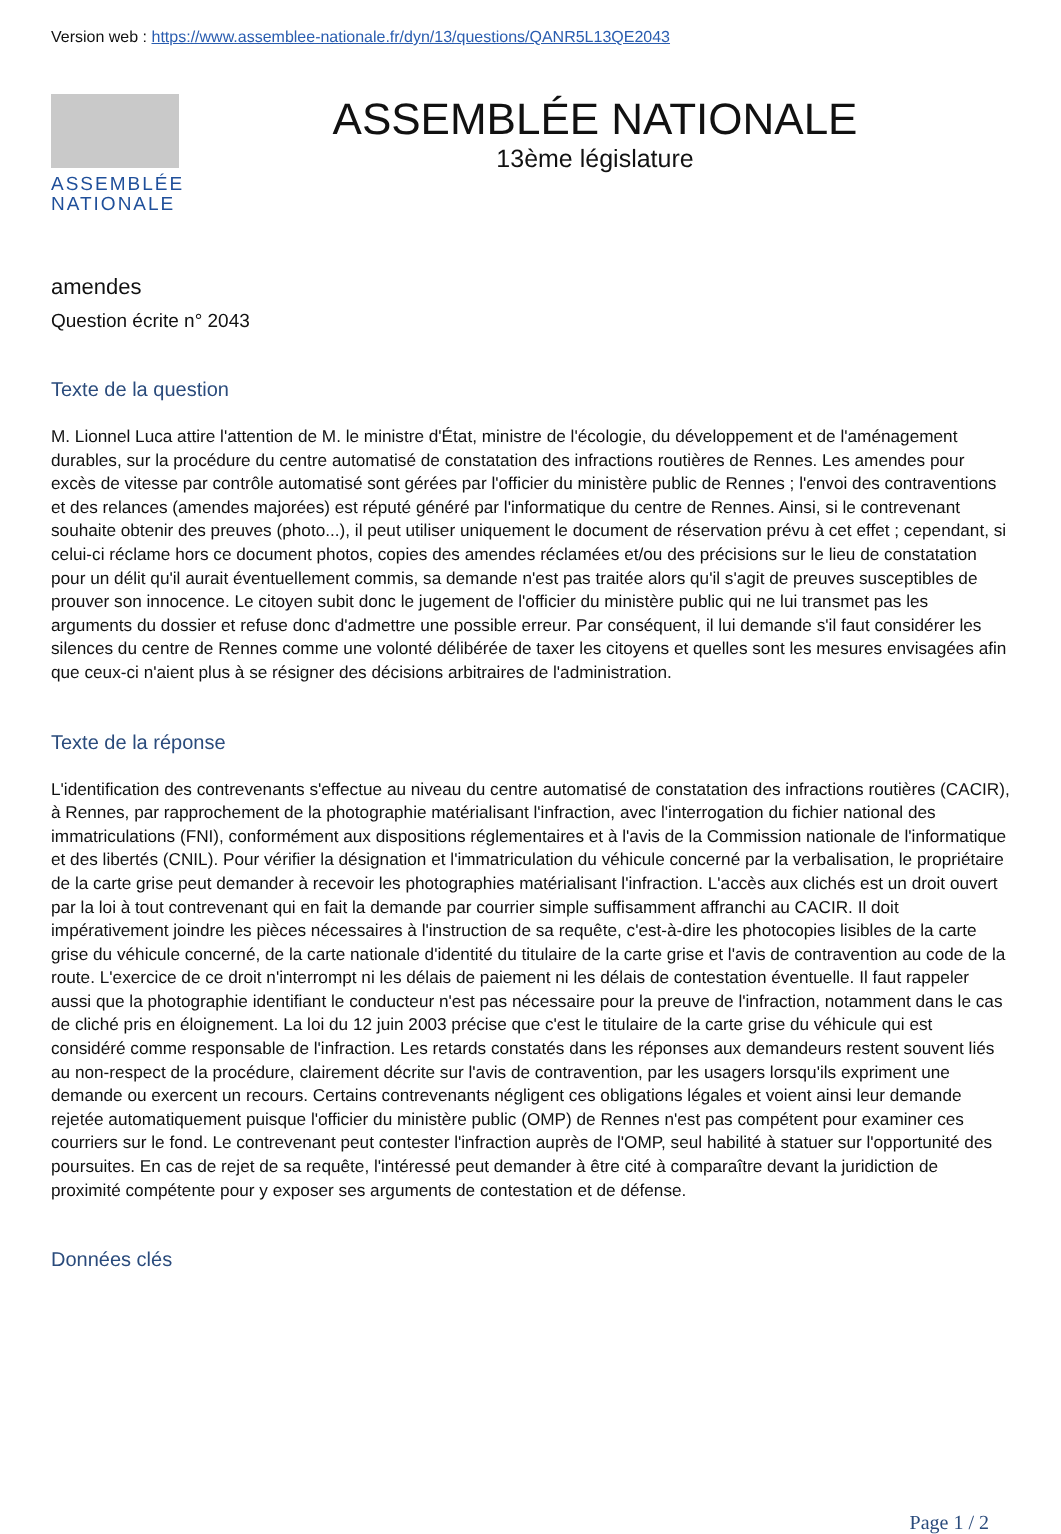Version web : https://www.assemblee-nationale.fr/dyn/13/questions/QANR5L13QE2043
ASSEMBLÉE NATIONALE
ASSEMBLÉE NATIONALE
13ème législature
amendes
Question écrite n° 2043
Texte de la question
M. Lionnel Luca attire l'attention de M. le ministre d'État, ministre de l'écologie, du développement et de l'aménagement durables, sur la procédure du centre automatisé de constatation des infractions routières de Rennes. Les amendes pour excès de vitesse par contrôle automatisé sont gérées par l'officier du ministère public de Rennes ; l'envoi des contraventions et des relances (amendes majorées) est réputé généré par l'informatique du centre de Rennes. Ainsi, si le contrevenant souhaite obtenir des preuves (photo...), il peut utiliser uniquement le document de réservation prévu à cet effet ; cependant, si celui-ci réclame hors ce document photos, copies des amendes réclamées et/ou des précisions sur le lieu de constatation pour un délit qu'il aurait éventuellement commis, sa demande n'est pas traitée alors qu'il s'agit de preuves susceptibles de prouver son innocence. Le citoyen subit donc le jugement de l'officier du ministère public qui ne lui transmet pas les arguments du dossier et refuse donc d'admettre une possible erreur. Par conséquent, il lui demande s'il faut considérer les silences du centre de Rennes comme une volonté délibérée de taxer les citoyens et quelles sont les mesures envisagées afin que ceux-ci n'aient plus à se résigner des décisions arbitraires de l'administration.
Texte de la réponse
L'identification des contrevenants s'effectue au niveau du centre automatisé de constatation des infractions routières (CACIR), à Rennes, par rapprochement de la photographie matérialisant l'infraction, avec l'interrogation du fichier national des immatriculations (FNI), conformément aux dispositions réglementaires et à l'avis de la Commission nationale de l'informatique et des libertés (CNIL). Pour vérifier la désignation et l'immatriculation du véhicule concerné par la verbalisation, le propriétaire de la carte grise peut demander à recevoir les photographies matérialisant l'infraction. L'accès aux clichés est un droit ouvert par la loi à tout contrevenant qui en fait la demande par courrier simple suffisamment affranchi au CACIR. Il doit impérativement joindre les pièces nécessaires à l'instruction de sa requête, c'est-à-dire les photocopies lisibles de la carte grise du véhicule concerné, de la carte nationale d'identité du titulaire de la carte grise et l'avis de contravention au code de la route. L'exercice de ce droit n'interrompt ni les délais de paiement ni les délais de contestation éventuelle. Il faut rappeler aussi que la photographie identifiant le conducteur n'est pas nécessaire pour la preuve de l'infraction, notamment dans le cas de cliché pris en éloignement. La loi du 12 juin 2003 précise que c'est le titulaire de la carte grise du véhicule qui est considéré comme responsable de l'infraction. Les retards constatés dans les réponses aux demandeurs restent souvent liés au non-respect de la procédure, clairement décrite sur l'avis de contravention, par les usagers lorsqu'ils expriment une demande ou exercent un recours. Certains contrevenants négligent ces obligations légales et voient ainsi leur demande rejetée automatiquement puisque l'officier du ministère public (OMP) de Rennes n'est pas compétent pour examiner ces courriers sur le fond. Le contrevenant peut contester l'infraction auprès de l'OMP, seul habilité à statuer sur l'opportunité des poursuites. En cas de rejet de sa requête, l'intéressé peut demander à être cité à comparaître devant la juridiction de proximité compétente pour y exposer ses arguments de contestation et de défense.
Données clés
Page 1 / 2